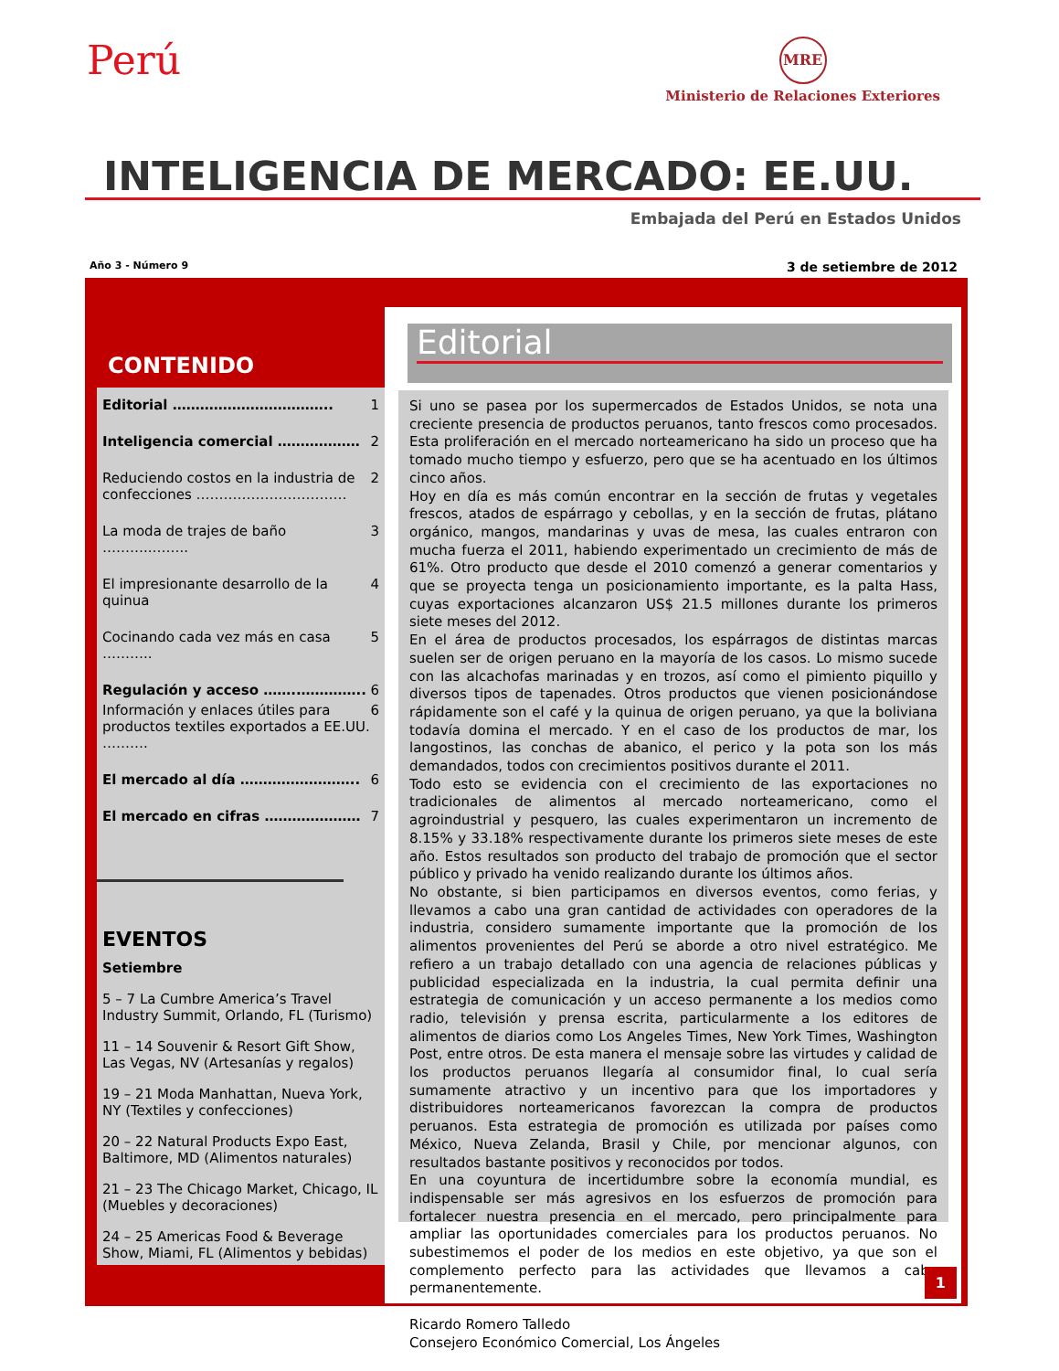Perú
MRE
Ministerio de Relaciones Exteriores
INTELIGENCIA DE MERCADO: EE.UU.
Embajada del Perú en Estados Unidos
Año 3 - Número 9 3 de setiembre de 2012
CONTENIDO
Editorial …………………………….. 1
Inteligencia comercial ……………… 2
Reduciendo costos en la industria de confecciones …………………………… 2
La moda de trajes de baño ………..…….. 3
El impresionante desarrollo de la quinua 4
Cocinando cada vez más en casa ……….. 5
Regulación y acceso ……..………….. 6
Información y enlaces útiles para productos textiles exportados a EE.UU. ………. 6
El mercado al día …………………….. 6
El mercado en cifras ………………… 7
EVENTOS
Setiembre
5 – 7 La Cumbre America’s Travel Industry Summit, Orlando, FL (Turismo)
11 – 14 Souvenir & Resort Gift Show, Las Vegas, NV (Artesanías y regalos)
19 – 21 Moda Manhattan, Nueva York, NY (Textiles y confecciones)
20 – 22 Natural Products Expo East, Baltimore, MD (Alimentos naturales)
21 – 23 The Chicago Market, Chicago, IL (Muebles y decoraciones)
24 – 25 Americas Food & Beverage Show, Miami, FL (Alimentos y bebidas)
Editorial
Si uno se pasea por los supermercados de Estados Unidos, se nota una creciente presencia de productos peruanos, tanto frescos como procesados. Esta proliferación en el mercado norteamericano ha sido un proceso que ha tomado mucho tiempo y esfuerzo, pero que se ha acentuado en los últimos cinco años.
Hoy en día es más común encontrar en la sección de frutas y vegetales frescos, atados de espárrago y cebollas, y en la sección de frutas, plátano orgánico, mangos, mandarinas y uvas de mesa, las cuales entraron con mucha fuerza el 2011, habiendo experimentado un crecimiento de más de 61%. Otro producto que desde el 2010 comenzó a generar comentarios y que se proyecta tenga un posicionamiento importante, es la palta Hass, cuyas exportaciones alcanzaron US$ 21.5 millones durante los primeros siete meses del 2012.
En el área de productos procesados, los espárragos de distintas marcas suelen ser de origen peruano en la mayoría de los casos. Lo mismo sucede con las alcachofas marinadas y en trozos, así como el pimiento piquillo y diversos tipos de tapenades. Otros productos que vienen posicionándose rápidamente son el café y la quinua de origen peruano, ya que la boliviana todavía domina el mercado. Y en el caso de los productos de mar, los langostinos, las conchas de abanico, el perico y la pota son los más demandados, todos con crecimientos positivos durante el 2011.
Todo esto se evidencia con el crecimiento de las exportaciones no tradicionales de alimentos al mercado norteamericano, como el agroindustrial y pesquero, las cuales experimentaron un incremento de 8.15% y 33.18% respectivamente durante los primeros siete meses de este año. Estos resultados son producto del trabajo de promoción que el sector público y privado ha venido realizando durante los últimos años.
No obstante, si bien participamos en diversos eventos, como ferias, y llevamos a cabo una gran cantidad de actividades con operadores de la industria, considero sumamente importante que la promoción de los alimentos provenientes del Perú se aborde a otro nivel estratégico. Me refiero a un trabajo detallado con una agencia de relaciones públicas y publicidad especializada en la industria, la cual permita definir una estrategia de comunicación y un acceso permanente a los medios como radio, televisión y prensa escrita, particularmente a los editores de alimentos de diarios como Los Angeles Times, New York Times, Washington Post, entre otros. De esta manera el mensaje sobre las virtudes y calidad de los productos peruanos llegaría al consumidor final, lo cual sería sumamente atractivo y un incentivo para que los importadores y distribuidores norteamericanos favorezcan la compra de productos peruanos. Esta estrategia de promoción es utilizada por países como México, Nueva Zelanda, Brasil y Chile, por mencionar algunos, con resultados bastante positivos y reconocidos por todos.
En una coyuntura de incertidumbre sobre la economía mundial, es indispensable ser más agresivos en los esfuerzos de promoción para fortalecer nuestra presencia en el mercado, pero principalmente para ampliar las oportunidades comerciales para los productos peruanos. No subestimemos el poder de los medios en este objetivo, ya que son el complemento perfecto para las actividades que llevamos a cabo permanentemente.
Ricardo Romero Talledo
Consejero Económico Comercial, Los Ángeles
1